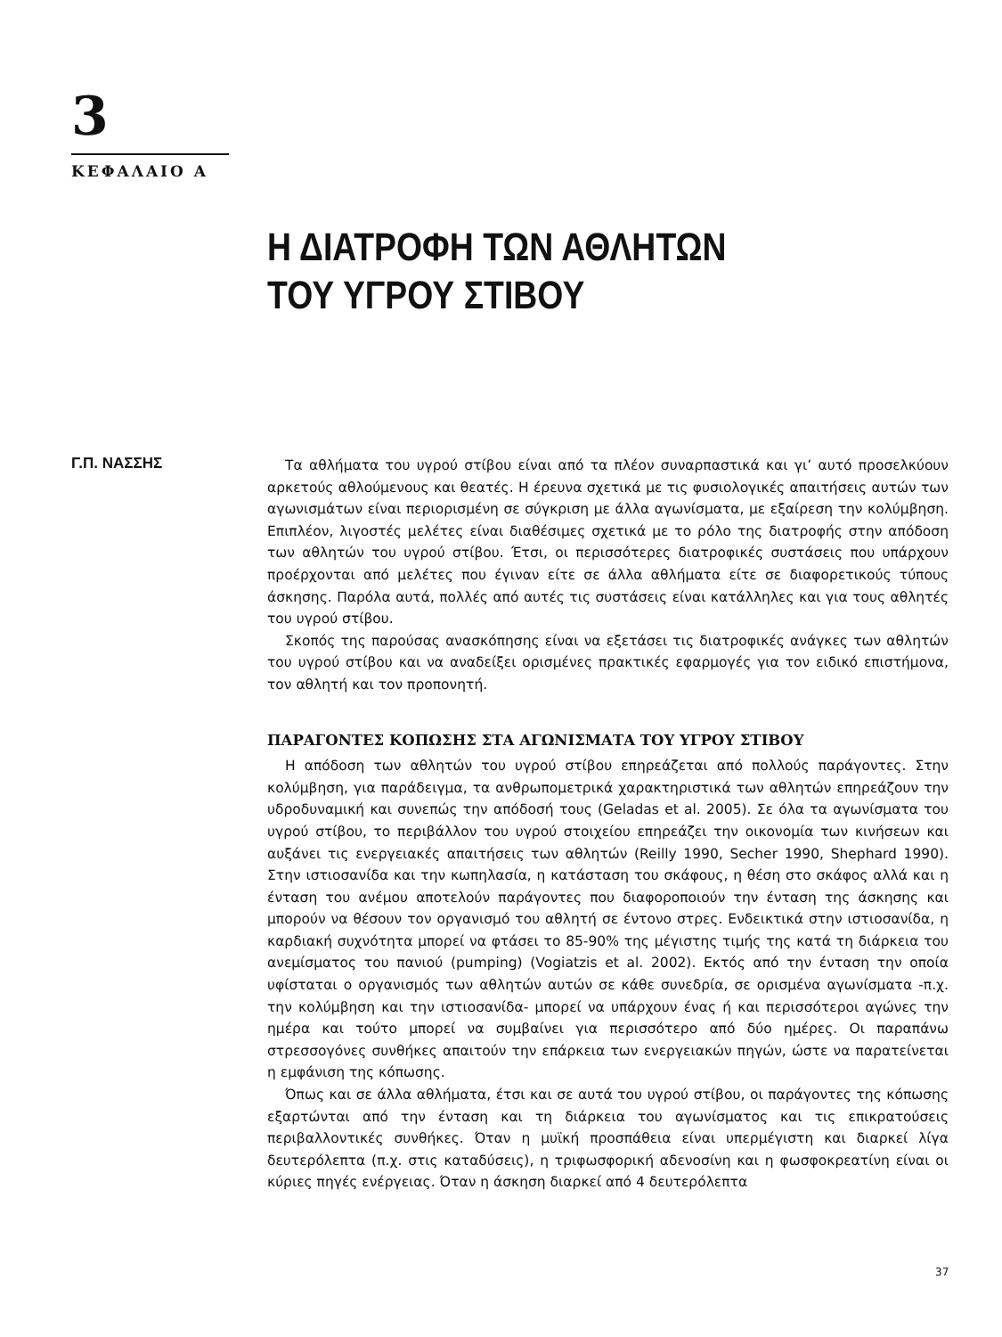3
ΚΕΦΑΛΑΙΟ Α
Η ΔΙΑΤΡΟΦΗ ΤΩΝ ΑΘΛΗΤΩΝ
ΤΟΥ ΥΓΡΟΥ ΣΤΙΒΟΥ
Γ.Π. ΝΑΣΣΗΣ
Τα αθλήματα του υγρού στίβου είναι από τα πλέον συναρπαστικά και γι’ αυτό προσελκύουν αρκετούς αθλούμενους και θεατές. Η έρευνα σχετικά με τις φυσιολογικές απαιτήσεις αυτών των αγωνισμάτων είναι περιορισμένη σε σύγκριση με άλλα αγωνίσματα, με εξαίρεση την κολύμβηση. Επιπλέον, λιγοστές μελέτες είναι διαθέσιμες σχετικά με το ρόλο της διατροφής στην απόδοση των αθλητών του υγρού στίβου. Έτσι, οι περισσότερες διατροφικές συστάσεις που υπάρχουν προέρχονται από μελέτες που έγιναν είτε σε άλλα αθλήματα είτε σε διαφορετικούς τύπους άσκησης. Παρόλα αυτά, πολλές από αυτές τις συστάσεις είναι κατάλληλες και για τους αθλητές του υγρού στίβου.
Σκοπός της παρούσας ανασκόπησης είναι να εξετάσει τις διατροφικές ανάγκες των αθλητών του υγρού στίβου και να αναδείξει ορισμένες πρακτικές εφαρμογές για τον ειδικό επιστήμονα, τον αθλητή και τον προπονητή.
ΠΑΡΑΓΟΝΤΕΣ ΚΟΠΩΣΗΣ ΣΤΑ ΑΓΩΝΙΣΜΑΤΑ ΤΟΥ ΥΓΡΟΥ ΣΤΙΒΟΥ
Η απόδοση των αθλητών του υγρού στίβου επηρεάζεται από πολλούς παράγοντες. Στην κολύμβηση, για παράδειγμα, τα ανθρωπομετρικά χαρακτηριστικά των αθλητών επηρεάζουν την υδροδυναμική και συνεπώς την απόδοσή τους (Geladas et al. 2005). Σε όλα τα αγωνίσματα του υγρού στίβου, το περιβάλλον του υγρού στοιχείου επηρεάζει την οικονομία των κινήσεων και αυξάνει τις ενεργειακές απαιτήσεις των αθλητών (Reilly 1990, Secher 1990, Shephard 1990). Στην ιστιοσανίδα και την κωπηλασία, η κατάσταση του σκάφους, η θέση στο σκάφος αλλά και η ένταση του ανέμου αποτελούν παράγοντες που διαφοροποιούν την ένταση της άσκησης και μπορούν να θέσουν τον οργανισμό του αθλητή σε έντονο στρες. Ενδεικτικά στην ιστιοσανίδα, η καρδιακή συχνότητα μπορεί να φτάσει το 85-90% της μέγιστης τιμής της κατά τη διάρκεια του ανεμίσματος του πανιού (pumping) (Vogiatzis et al. 2002). Εκτός από την ένταση την οποία υφίσταται ο οργανισμός των αθλητών αυτών σε κάθε συνεδρία, σε ορισμένα αγωνίσματα -π.χ. την κολύμβηση και την ιστιοσανίδα- μπορεί να υπάρχουν ένας ή και περισσότεροι αγώνες την ημέρα και τούτο μπορεί να συμβαίνει για περισσότερο από δύο ημέρες. Οι παραπάνω στρεσσογόνες συνθήκες απαιτούν την επάρκεια των ενεργειακών πηγών, ώστε να παρατείνεται η εμφάνιση της κόπωσης.
Όπως και σε άλλα αθλήματα, έτσι και σε αυτά του υγρού στίβου, οι παράγοντες της κόπωσης εξαρτώνται από την ένταση και τη διάρκεια του αγωνίσματος και τις επικρατούσεις περιβαλλοντικές συνθήκες. Όταν η μυϊκή προσπάθεια είναι υπερμέγιστη και διαρκεί λίγα δευτερόλεπτα (π.χ. στις καταδύσεις), η τριφωσφορική αδενοσίνη και η φωσφοκρεατίνη είναι οι κύριες πηγές ενέργειας. Όταν η άσκηση διαρκεί από 4 δευτερόλεπτα
37